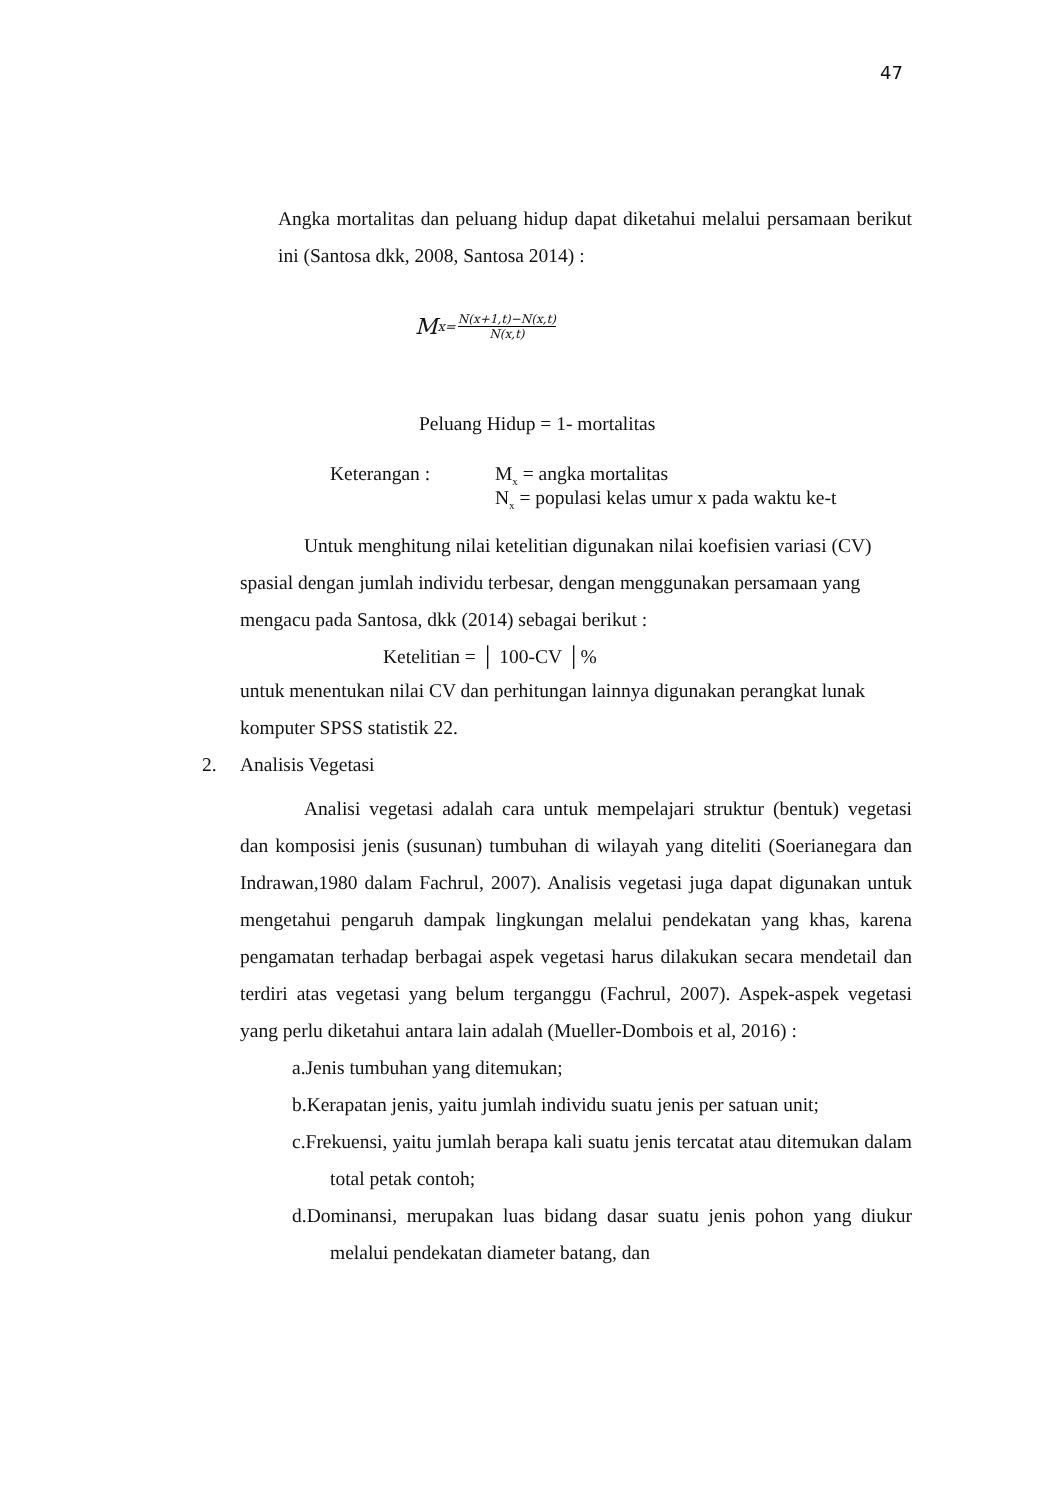47
Angka mortalitas dan peluang hidup dapat diketahui melalui persamaan berikut ini (Santosa dkk, 2008, Santosa 2014) :
M<sub>x=</sub> N(x+1,t)−N(x,t) N(x,t)
Peluang Hidup = 1- mortalitas
Keterangan : M<sub>x</sub> = angka mortalitas
N<sub>x</sub> = populasi kelas umur x pada waktu ke-t
Untuk menghitung nilai ketelitian digunakan nilai koefisien variasi (CV) spasial dengan jumlah individu terbesar, dengan menggunakan persamaan yang mengacu pada Santosa, dkk (2014) sebagai berikut :
Ketelitian = │ 100-CV │%
untuk menentukan nilai CV dan perhitungan lainnya digunakan perangkat lunak komputer SPSS statistik 22.
2. Analisis Vegetasi
Analisi vegetasi adalah cara untuk mempelajari struktur (bentuk) vegetasi dan komposisi jenis (susunan) tumbuhan di wilayah yang diteliti (Soerianegara dan Indrawan,1980 dalam Fachrul, 2007). Analisis vegetasi juga dapat digunakan untuk mengetahui pengaruh dampak lingkungan melalui pendekatan yang khas, karena pengamatan terhadap berbagai aspek vegetasi harus dilakukan secara mendetail dan terdiri atas vegetasi yang belum terganggu (Fachrul, 2007). Aspek-aspek vegetasi yang perlu diketahui antara lain adalah (Mueller-Dombois et al, 2016) :
a.Jenis tumbuhan yang ditemukan;
b.Kerapatan jenis, yaitu jumlah individu suatu jenis per satuan unit;
c.Frekuensi, yaitu jumlah berapa kali suatu jenis tercatat atau ditemukan dalam total petak contoh;
d.Dominansi, merupakan luas bidang dasar suatu jenis pohon yang diukur melalui pendekatan diameter batang, dan